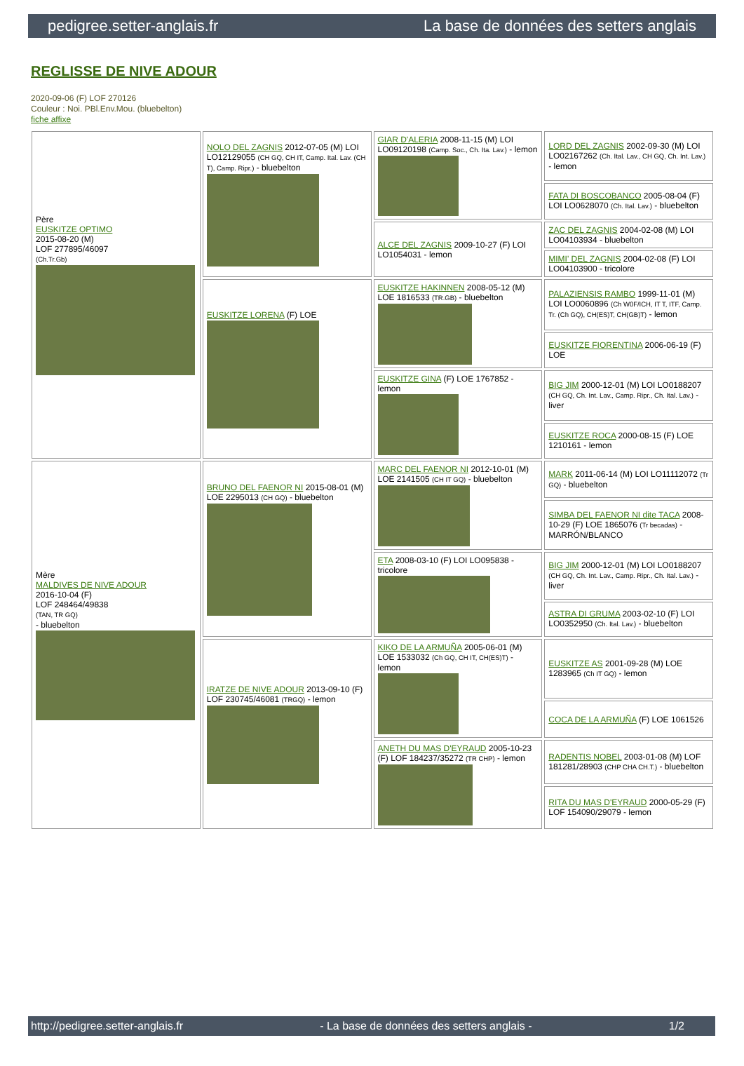pedigree.setter-anglais.fr La base de données des setters anglais
REGLISSE DE NIVE ADOUR
2020-09-06 (F) LOF 270126
Couleur : Noi. PBl.Env.Mou. (bluebelton)
fiche affixe
| Père EUSKITZE OPTIMO 2015-08-20 (M) LOF 277895/46097 (Ch.Tr.Gb) | NOLO DEL ZAGNIS 2012-07-05 (M) LOI LO12129055 (CH GQ, CH IT, Camp. Ital. Lav. (CH T), Camp. Ripr.) - bluebelton | GIAR D'ALERIA 2008-11-15 (M) LOI LO09120198 (Camp. Soc., Ch. Ita. Lav.) - lemon | LORD DEL ZAGNIS 2002-09-30 (M) LOI LO02167262 (Ch. Ital. Lav., CH GQ, Ch. Int. Lav.) - lemon |
| | | | FATA DI BOSCOBANCO 2005-08-04 (F) LOI LO0628070 (Ch. Ital. Lav.) - bluebelton |
| | | ALCE DEL ZAGNIS 2009-10-27 (F) LOI LO1054031 - lemon | ZAC DEL ZAGNIS 2004-02-08 (M) LOI LO04103934 - bluebelton |
| | | | MIMI' DEL ZAGNIS 2004-02-08 (F) LOI LO04103900 - tricolore |
| | EUSKITZE LORENA (F) LOE | EUSKITZE HAKINNEN 2008-05-12 (M) LOE 1816533 (TR.GB) - bluebelton | PALAZIENSIS RAMBO 1999-11-01 (M) LOI LO0060896 (Ch W0F/ICH, IT T, ITF, Camp. Tr. (Ch GQ), CH(ES)T, CH(GB)T) - lemon |
| | | | EUSKITZE FIORENTINA 2006-06-19 (F) LOE |
| | | EUSKITZE GINA (F) LOE 1767852 - lemon | BIG JIM 2000-12-01 (M) LOI LO0188207 (CH GQ, Ch. Int. Lav., Camp. Ripr., Ch. Ital. Lav.) - liver |
| | | | EUSKITZE ROCA 2000-08-15 (F) LOE 1210161 - lemon |
| Mère MALDIVES DE NIVE ADOUR 2016-10-04 (F) LOF 248464/49838 (TAN, TR GQ) - bluebelton | BRUNO DEL FAENOR NI 2015-08-01 (M) LOE 2295013 (CH GQ) - bluebelton | MARC DEL FAENOR NI 2012-10-01 (M) LOE 2141505 (CH IT GQ) - bluebelton | MARK 2011-06-14 (M) LOI LO11112072 (Tr GQ) - bluebelton |
| | | | SIMBA DEL FAENOR NI dite TACA 2008-10-29 (F) LOE 1865076 (Tr becadas) - MARRÓN/BLANCO |
| | | ETA 2008-03-10 (F) LOI LO095838 - tricolore | BIG JIM 2000-12-01 (M) LOI LO0188207 (CH GQ, Ch. Int. Lav., Camp. Ripr., Ch. Ital. Lav.) - liver |
| | | | ASTRA DI GRUMA 2003-02-10 (F) LOI LO0352950 (Ch. Ital. Lav.) - bluebelton |
| | IRATZE DE NIVE ADOUR 2013-09-10 (F) LOF 230745/46081 (TRGQ) - lemon | KIKO DE LA ARMUÑA 2005-06-01 (M) LOE 1533032 (Ch GQ, CH IT, CH(ES)T) - lemon | EUSKITZE AS 2001-09-28 (M) LOE 1283965 (Ch IT GQ) - lemon |
| | | | COCA DE LA ARMUÑA (F) LOE 1061526 |
| | | ANETH DU MAS D'EYRAUD 2005-10-23 (F) LOF 184237/35272 (TR CHP) - lemon | RADENTIS NOBEL 2003-01-08 (M) LOF 181281/28903 (CHP CHA CH.T.) - bluebelton |
| | | | RITA DU MAS D'EYRAUD 2000-05-29 (F) LOF 154090/29079 - lemon |
http://pedigree.setter-anglais.fr - La base de données des setters anglais - 1/2